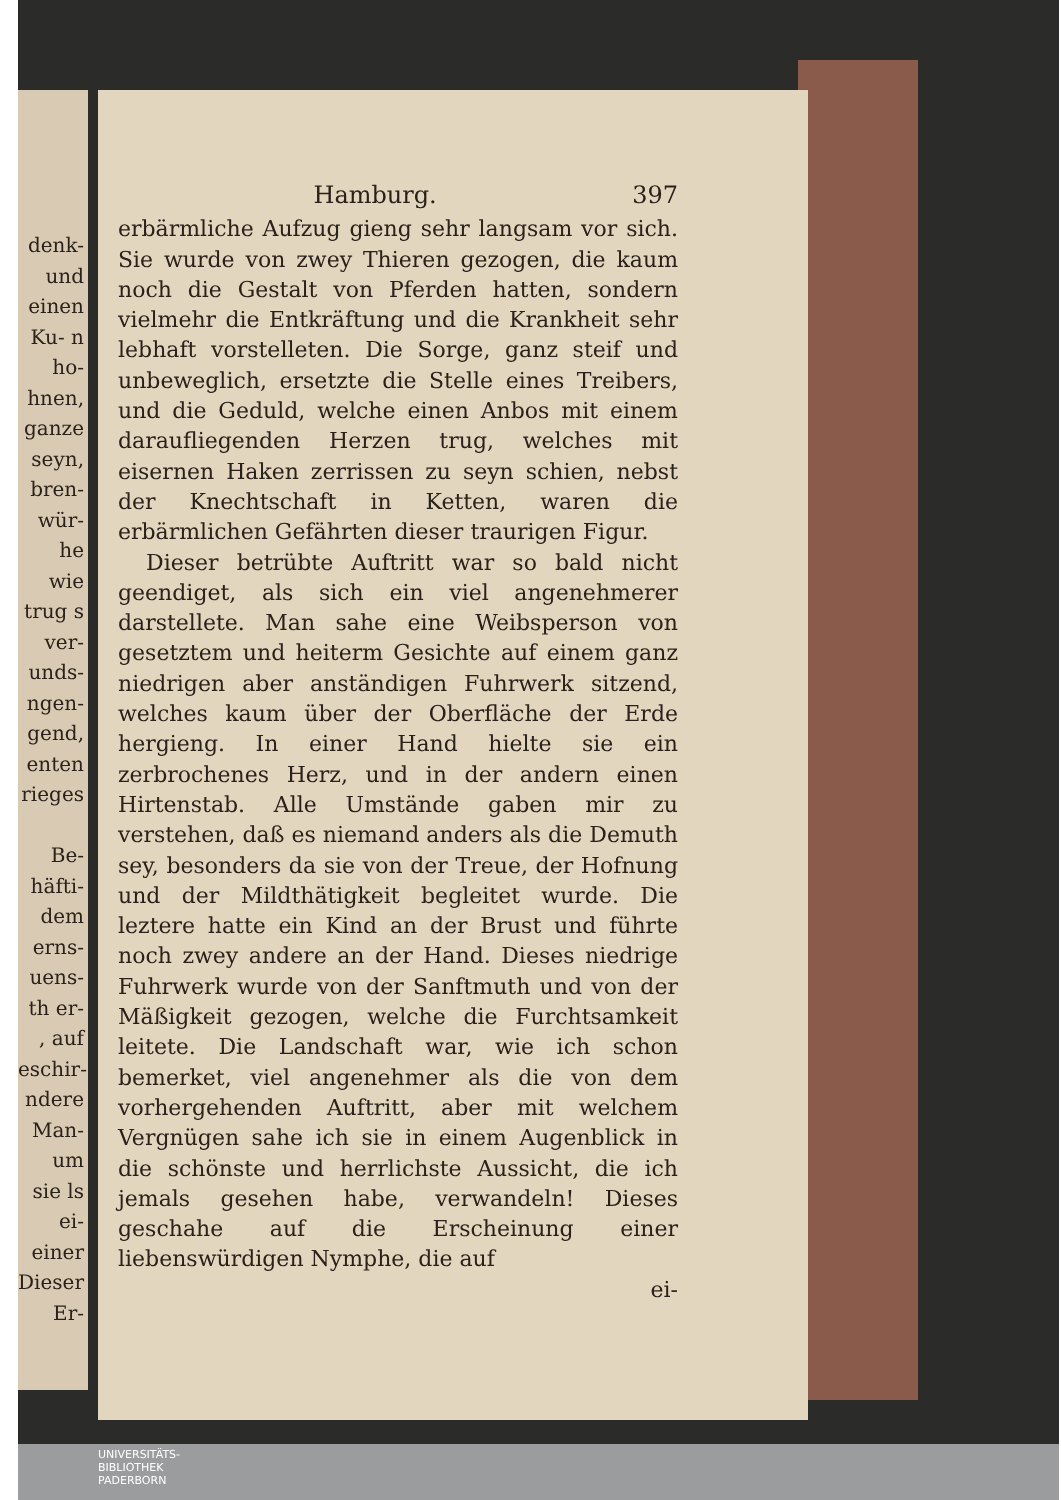denk- und einen Ku- n ho- hnen, ganze seyn, bren- wür- he wie trug s ver- unds- ngen- gend, enten rieges
Be- häfti- dem erns- uens- th er- , auf eschir- ndere Man- um sie ls ei- einer Dieser Er-
Hamburg. 397
erbärmliche Aufzug gieng sehr langsam vor sich. Sie wurde von zwey Thieren gezogen, die kaum noch die Gestalt von Pferden hatten, sondern vielmehr die Entkräftung und die Krankheit sehr lebhaft vorstelleten. Die Sorge, ganz steif und unbeweglich, ersetzte die Stelle eines Treibers, und die Geduld, welche einen Anbos mit einem daraufliegenden Herzen trug, welches mit eisernen Haken zerrissen zu seyn schien, nebst der Knechtschaft in Ketten, waren die erbärmlichen Gefährten dieser traurigen Figur.
Dieser betrübte Auftritt war so bald nicht geendiget, als sich ein viel angenehmerer darstellete. Man sahe eine Weibsperson von gesetztem und heiterm Gesichte auf einem ganz niedrigen aber anständigen Fuhrwerk sitzend, welches kaum über der Oberfläche der Erde hergieng. In einer Hand hielte sie ein zerbrochenes Herz, und in der andern einen Hirtenstab. Alle Umstände gaben mir zu verstehen, daß es niemand anders als die Demuth sey, besonders da sie von der Treue, der Hofnung und der Mildthätigkeit begleitet wurde. Die leztere hatte ein Kind an der Brust und führte noch zwey andere an der Hand. Dieses niedrige Fuhrwerk wurde von der Sanftmuth und von der Mäßigkeit gezogen, welche die Furchtsamkeit leitete. Die Landschaft war, wie ich schon bemerket, viel angenehmer als die von dem vorhergehenden Auftritt, aber mit welchem Vergnügen sahe ich sie in einem Augenblick in die schönste und herrlichste Aussicht, die ich jemals gesehen habe, verwandeln! Dieses geschahe auf die Erscheinung einer liebenswürdigen Nymphe, die auf
ei-
UNIVERSITÄTS-
BIBLIOTHEK
PADERBORN